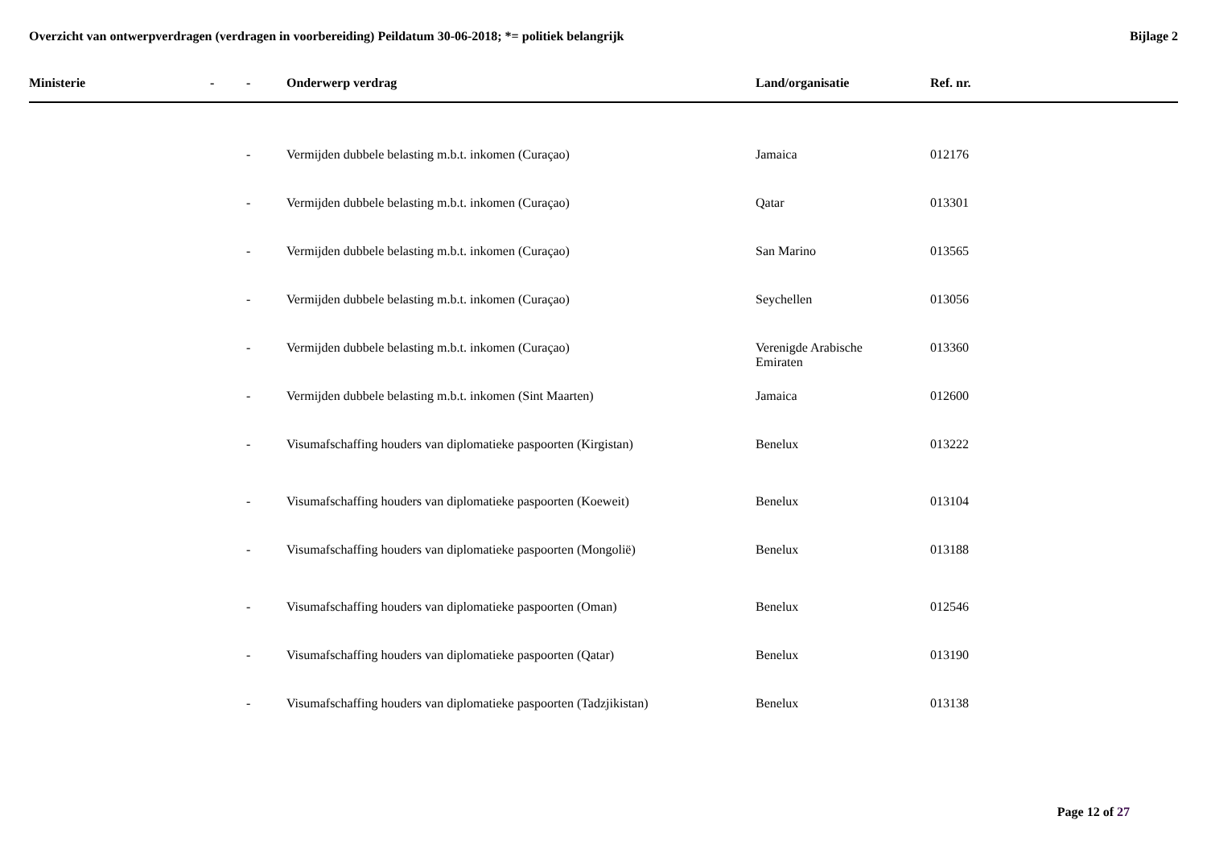Overzicht van ontwerpverdragen (verdragen in voorbereiding) Peildatum 30-06-2018; *= politiek belangrijk
Bijlage 2
| Ministerie | - | - | Onderwerp verdrag | Land/organisatie | Ref. nr. |
| --- | --- | --- | --- | --- | --- |
| | | - | Vermijden dubbele belasting m.b.t. inkomen (Curaçao) | Jamaica | 012176 |
| | | - | Vermijden dubbele belasting m.b.t. inkomen (Curaçao) | Qatar | 013301 |
| | | - | Vermijden dubbele belasting m.b.t. inkomen (Curaçao) | San Marino | 013565 |
| | | - | Vermijden dubbele belasting m.b.t. inkomen (Curaçao) | Seychellen | 013056 |
| | | - | Vermijden dubbele belasting m.b.t. inkomen (Curaçao) | Verenigde Arabische Emiraten | 013360 |
| | | - | Vermijden dubbele belasting m.b.t. inkomen (Sint Maarten) | Jamaica | 012600 |
| | | - | Visumafschaffing houders van diplomatieke paspoorten (Kirgistan) | Benelux | 013222 |
| | | - | Visumafschaffing houders van diplomatieke paspoorten (Koeweit) | Benelux | 013104 |
| | | - | Visumafschaffing houders van diplomatieke paspoorten (Mongolië) | Benelux | 013188 |
| | | - | Visumafschaffing houders van diplomatieke paspoorten (Oman) | Benelux | 012546 |
| | | - | Visumafschaffing houders van diplomatieke paspoorten (Qatar) | Benelux | 013190 |
| | | - | Visumafschaffing houders van diplomatieke paspoorten (Tadzjikistan) | Benelux | 013138 |
Page 12 of 27